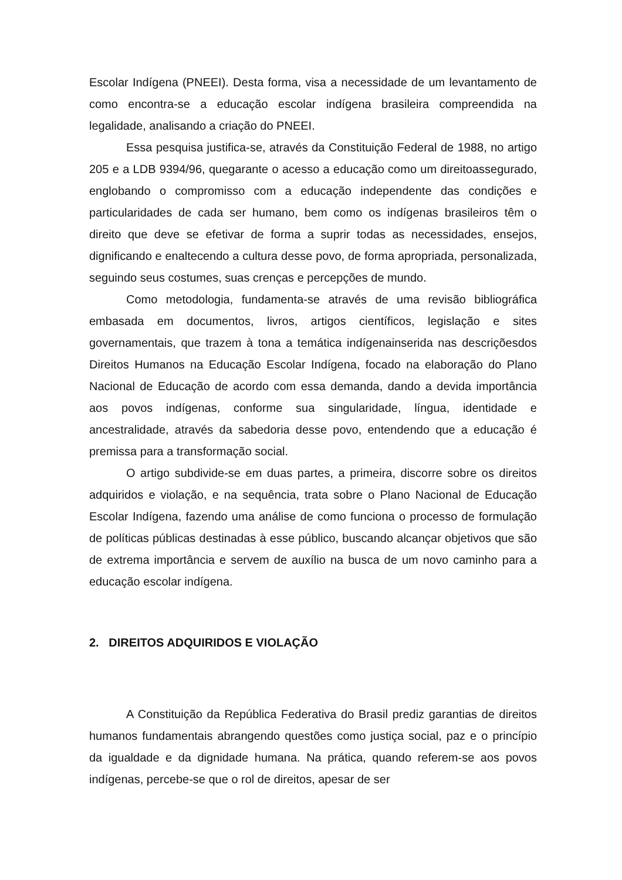Escolar Indígena (PNEEI). Desta forma, visa a necessidade de um levantamento de como encontra-se a educação escolar indígena brasileira compreendida na legalidade, analisando a criação do PNEEI.
Essa pesquisa justifica-se, através da Constituição Federal de 1988, no artigo 205 e a LDB 9394/96, quegarante o acesso a educação como um direitoassegurado, englobando o compromisso com a educação independente das condições e particularidades de cada ser humano, bem como os indígenas brasileiros têm o direito que deve se efetivar de forma a suprir todas as necessidades, ensejos, dignificando e enaltecendo a cultura desse povo, de forma apropriada, personalizada, seguindo seus costumes, suas crenças e percepções de mundo.
Como metodologia, fundamenta-se através de uma revisão bibliográfica embasada em documentos, livros, artigos científicos, legislação e sites governamentais, que trazem à tona a temática indígenainserida nas descriçõesdos Direitos Humanos na Educação Escolar Indígena, focado na elaboração do Plano Nacional de Educação de acordo com essa demanda, dando a devida importância aos povos indígenas, conforme sua singularidade, língua, identidade e ancestralidade, através da sabedoria desse povo, entendendo que a educação é premissa para a transformação social.
O artigo subdivide-se em duas partes, a primeira, discorre sobre os direitos adquiridos e violação, e na sequência, trata sobre o Plano Nacional de Educação Escolar Indígena, fazendo uma análise de como funciona o processo de formulação de políticas públicas destinadas à esse público, buscando alcançar objetivos que são de extrema importância e servem de auxílio na busca de um novo caminho para a educação escolar indígena.
2. DIREITOS ADQUIRIDOS E VIOLAÇÃO
A Constituição da República Federativa do Brasil prediz garantias de direitos humanos fundamentais abrangendo questões como justiça social, paz e o princípio da igualdade e da dignidade humana. Na prática, quando referem-se aos povos indígenas, percebe-se que o rol de direitos, apesar de ser